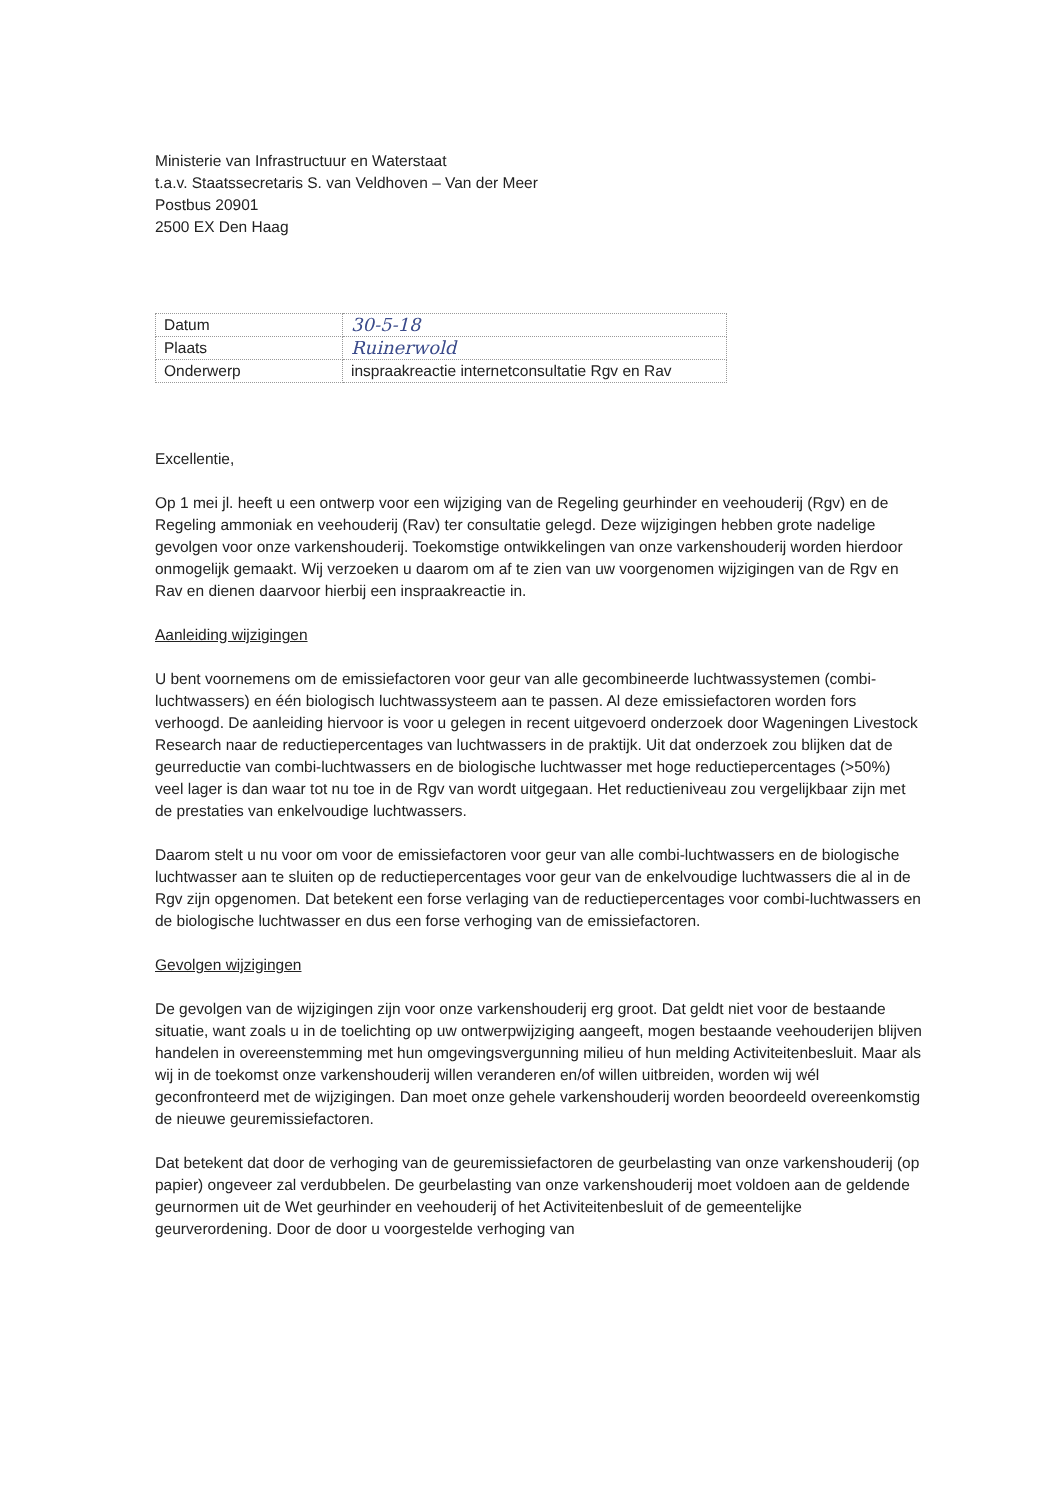Ministerie van Infrastructuur en Waterstaat
t.a.v. Staatssecretaris S. van Veldhoven – Van der Meer
Postbus 20901
2500 EX Den Haag
| Datum | 30-5-18 |
| Plaats | Ruinerwold |
| Onderwerp | inspraakreactie internetconsultatie Rgv en Rav |
Excellentie,
Op 1 mei jl. heeft u een ontwerp voor een wijziging van de Regeling geurhinder en veehouderij (Rgv) en de Regeling ammoniak en veehouderij (Rav) ter consultatie gelegd. Deze wijzigingen hebben grote nadelige gevolgen voor onze varkenshouderij. Toekomstige ontwikkelingen van onze varkenshouderij worden hierdoor onmogelijk gemaakt. Wij verzoeken u daarom om af te zien van uw voorgenomen wijzigingen van de Rgv en Rav en dienen daarvoor hierbij een inspraakreactie in.
Aanleiding wijzigingen
U bent voornemens om de emissiefactoren voor geur van alle gecombineerde luchtwassystemen (combi-luchtwassers) en één biologisch luchtwassysteem aan te passen. Al deze emissiefactoren worden fors verhoogd. De aanleiding hiervoor is voor u gelegen in recent uitgevoerd onderzoek door Wageningen Livestock Research naar de reductiepercentages van luchtwassers in de praktijk. Uit dat onderzoek zou blijken dat de geurreductie van combi-luchtwassers en de biologische luchtwasser met hoge reductiepercentages (>50%) veel lager is dan waar tot nu toe in de Rgv van wordt uitgegaan. Het reductieniveau zou vergelijkbaar zijn met de prestaties van enkelvoudige luchtwassers.
Daarom stelt u nu voor om voor de emissiefactoren voor geur van alle combi-luchtwassers en de biologische luchtwasser aan te sluiten op de reductiepercentages voor geur van de enkelvoudige luchtwassers die al in de Rgv zijn opgenomen. Dat betekent een forse verlaging van de reductiepercentages voor combi-luchtwassers en de biologische luchtwasser en dus een forse verhoging van de emissiefactoren.
Gevolgen wijzigingen
De gevolgen van de wijzigingen zijn voor onze varkenshouderij erg groot. Dat geldt niet voor de bestaande situatie, want zoals u in de toelichting op uw ontwerpwijziging aangeeft, mogen bestaande veehouderijen blijven handelen in overeenstemming met hun omgevingsvergunning milieu of hun melding Activiteitenbesluit. Maar als wij in de toekomst onze varkenshouderij willen veranderen en/of willen uitbreiden, worden wij wél geconfronteerd met de wijzigingen. Dan moet onze gehele varkenshouderij worden beoordeeld overeenkomstig de nieuwe geuremissiefactoren.
Dat betekent dat door de verhoging van de geuremissiefactoren de geurbelasting van onze varkenshouderij (op papier) ongeveer zal verdubbelen. De geurbelasting van onze varkenshouderij moet voldoen aan de geldende geurnormen uit de Wet geurhinder en veehouderij of het Activiteitenbesluit of de gemeentelijke geurverordening. Door de door u voorgestelde verhoging van